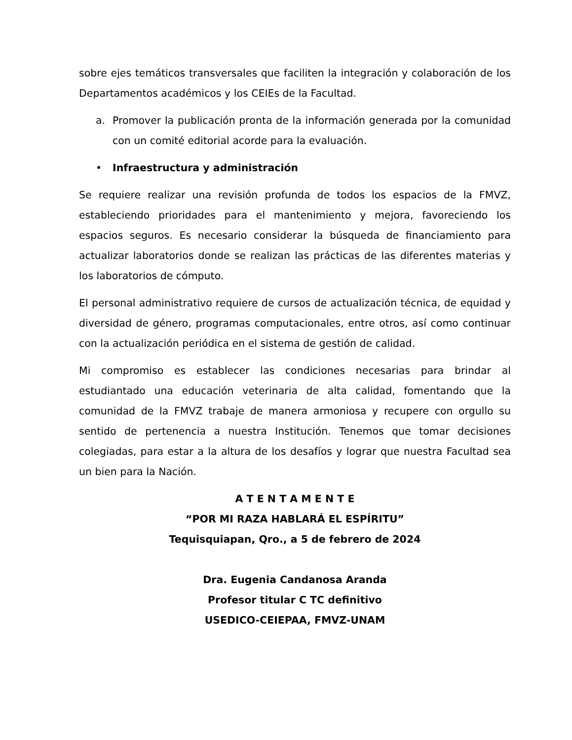sobre ejes temáticos transversales que faciliten la integración y colaboración de los Departamentos académicos y los CEIEs de la Facultad.
a. Promover la publicación pronta de la información generada por la comunidad con un comité editorial acorde para la evaluación.
• Infraestructura y administración
Se requiere realizar una revisión profunda de todos los espacios de la FMVZ, estableciendo prioridades para el mantenimiento y mejora, favoreciendo los espacios seguros. Es necesario considerar la búsqueda de financiamiento para actualizar laboratorios donde se realizan las prácticas de las diferentes materias y los laboratorios de cómputo.
El personal administrativo requiere de cursos de actualización técnica, de equidad y diversidad de género, programas computacionales, entre otros, así como continuar con la actualización periódica en el sistema de gestión de calidad.
Mi compromiso es establecer las condiciones necesarias para brindar al estudiantado una educación veterinaria de alta calidad, fomentando que la comunidad de la FMVZ trabaje de manera armoniosa y recupere con orgullo su sentido de pertenencia a nuestra Institución. Tenemos que tomar decisiones colegiadas, para estar a la altura de los desafíos y lograr que nuestra Facultad sea un bien para la Nación.
A T E N T A M E N T E
“POR MI RAZA HABLARÁ EL ESPÍRITU”
Tequisquiapan, Qro., a 5 de febrero de 2024
Dra. Eugenia Candanosa Aranda
Profesor titular C TC definitivo
USEDICO-CEIEPAA, FMVZ-UNAM